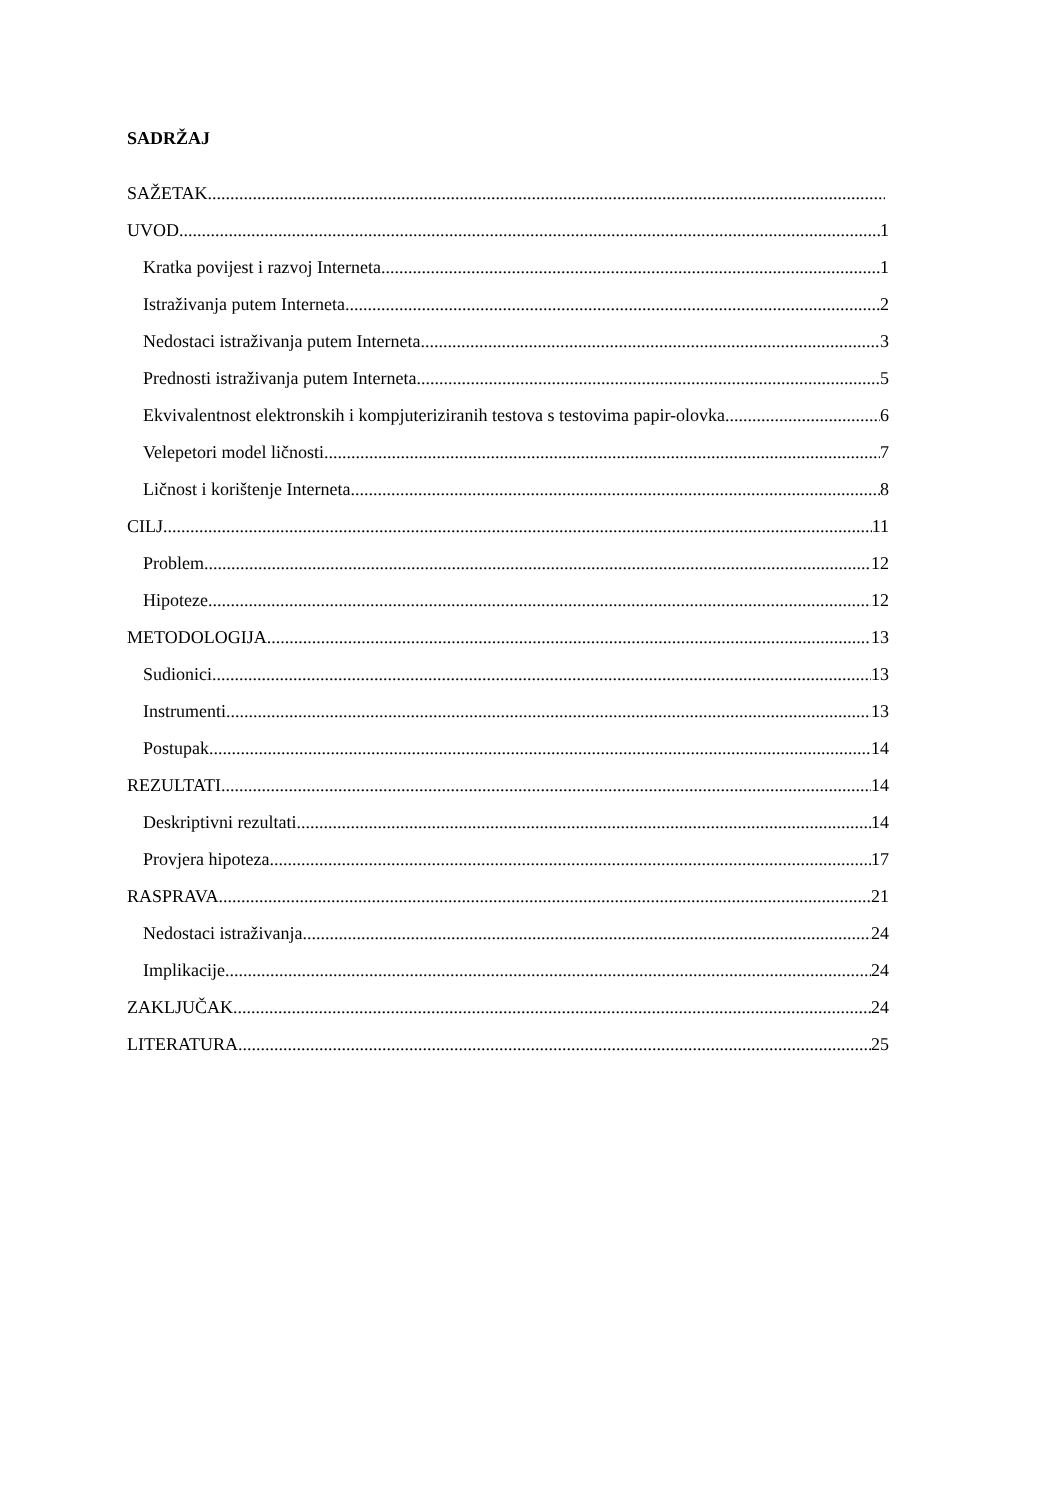SADRŽAJ
SAŽETAK
UVOD 1
Kratka povijest i razvoj Interneta 1
Istraživanja putem Interneta 2
Nedostaci istraživanja putem Interneta 3
Prednosti istraživanja putem Interneta 5
Ekvivalentnost elektronskih i kompjuteriziranih testova s testovima papir-olovka 6
Velepetori model ličnosti 7
Ličnost i korištenje Interneta 8
CILJ 11
Problem 12
Hipoteze 12
METODOLOGIJA 13
Sudionici 13
Instrumenti 13
Postupak 14
REZULTATI 14
Deskriptivni rezultati 14
Provjera hipoteza 17
RASPRAVA 21
Nedostaci istraživanja 24
Implikacije 24
ZAKLJUČAK 24
LITERATURA 25